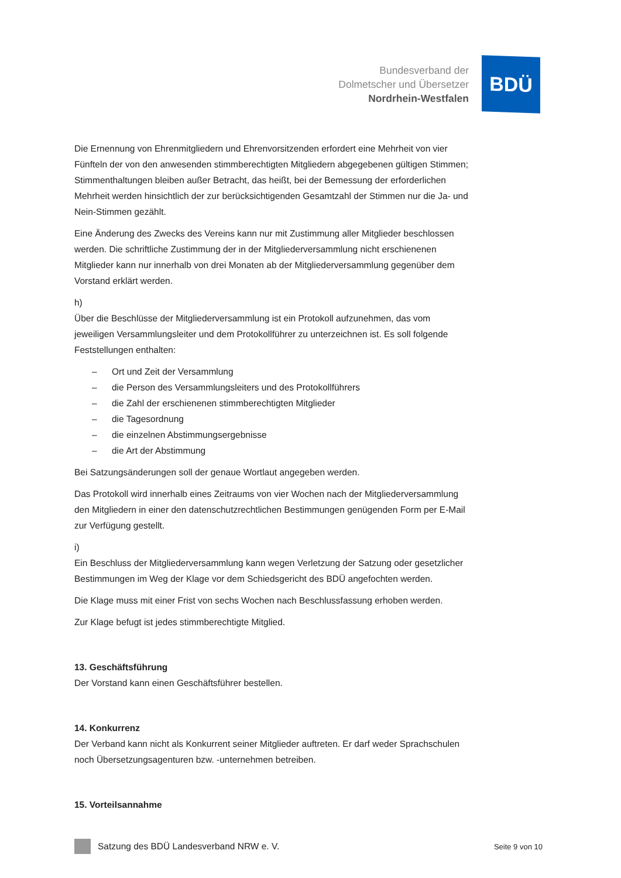Bundesverband der
Dolmetscher und Übersetzer
Nordrhein-Westfalen
BDÜ
Die Ernennung von Ehrenmitgliedern und Ehrenvorsitzenden erfordert eine Mehrheit von vier Fünfteln der von den anwesenden stimmberechtigten Mitgliedern abgegebenen gültigen Stimmen; Stimmenthaltungen bleiben außer Betracht, das heißt, bei der Bemessung der erforderlichen Mehrheit werden hinsichtlich der zur berücksichtigenden Gesamtzahl der Stimmen nur die Ja- und Nein-Stimmen gezählt.
Eine Änderung des Zwecks des Vereins kann nur mit Zustimmung aller Mitglieder beschlossen werden. Die schriftliche Zustimmung der in der Mitgliederversammlung nicht erschienenen Mitglieder kann nur innerhalb von drei Monaten ab der Mitgliederversammlung gegenüber dem Vorstand erklärt werden.
h)
Über die Beschlüsse der Mitgliederversammlung ist ein Protokoll aufzunehmen, das vom jeweiligen Versammlungsleiter und dem Protokollführer zu unterzeichnen ist. Es soll folgende Feststellungen enthalten:
– Ort und Zeit der Versammlung
– die Person des Versammlungsleiters und des Protokollführers
– die Zahl der erschienenen stimmberechtigten Mitglieder
– die Tagesordnung
– die einzelnen Abstimmungsergebnisse
– die Art der Abstimmung
Bei Satzungsänderungen soll der genaue Wortlaut angegeben werden.
Das Protokoll wird innerhalb eines Zeitraums von vier Wochen nach der Mitgliederversammlung den Mitgliedern in einer den datenschutzrechtlichen Bestimmungen genügenden Form per E-Mail zur Verfügung gestellt.
i)
Ein Beschluss der Mitgliederversammlung kann wegen Verletzung der Satzung oder gesetzlicher Bestimmungen im Weg der Klage vor dem Schiedsgericht des BDÜ angefochten werden.
Die Klage muss mit einer Frist von sechs Wochen nach Beschlussfassung erhoben werden.
Zur Klage befugt ist jedes stimmberechtigte Mitglied.
13. Geschäftsführung
Der Vorstand kann einen Geschäftsführer bestellen.
14. Konkurrenz
Der Verband kann nicht als Konkurrent seiner Mitglieder auftreten. Er darf weder Sprachschulen noch Übersetzungsagenturen bzw. -unternehmen betreiben.
15. Vorteilsannahme
Satzung des BDÜ Landesverband NRW e. V.
Seite 9 von 10